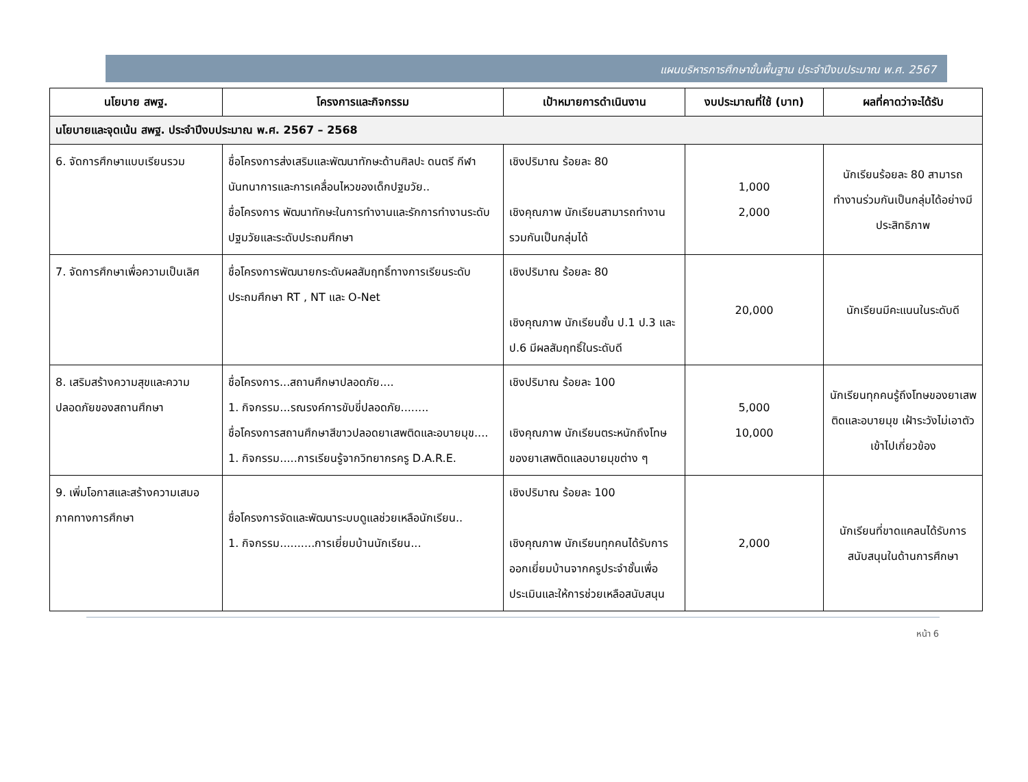แผนบริหารการศึกษาขั้นพื้นฐาน ประจำปีงบประมาณ พ.ศ. 2567
| นโยบาย สพฐ. | โครงการและกิจกรรม | เป้าหมายการดำเนินงาน | งบประมาณที่ใช้ (บาท) | ผลที่คาดว่าจะได้รับ |
| --- | --- | --- | --- | --- |
| นโยบายและจุดเน้น สพฐ. ประจำปีงบประมาณ พ.ศ. 2567 – 2568 | | | | |
| 6. จัดการศึกษาแบบเรียนรวม | ชื่อโครงการส่งเสริมและพัฒนาทักษะด้านศิลปะ ดนตรี กีฬา นันทนาการและการเคลื่อนไหวของเด็กปฐมวัย.. ชื่อโครงการ พัฒนาทักษะในการทำงานและรักการทำงานระดับปฐมวัยและระดับประถมศึกษา | เชิงปริมาณ ร้อยละ 80 เชิงคุณภาพ นักเรียนสามารถทำงานรวมกันเป็นกลุ่มได้ | 1,000 2,000 | นักเรียนร้อยละ 80 สามารถทำงานร่วมกันเป็นกลุ่มได้อย่างมีประสิทธิภาพ |
| 7. จัดการศึกษาเพื่อความเป็นเลิศ | ชื่อโครงการพัฒนายกระดับผลสัมฤทธิ์ทางการเรียนระดับประถมศึกษา RT , NT และ O-Net | เชิงปริมาณ ร้อยละ 80 เชิงคุณภาพ นักเรียนชั้น ป.1 ป.3 และ ป.6 มีผลสัมฤทธิ์ในระดับดี | 20,000 | นักเรียนมีคะแนนในระดับดี |
| 8. เสริมสร้างความสุขและความปลอดภัยของสถานศึกษา | ชื่อโครงการ...สถานศึกษาปลอดภัย.... 1. กิจกรรม...รณรงค์การขับขี่ปลอดภัย........ ชื่อโครงการสถานศึกษาสีขาวปลอดยาเสพติดและอบายมุข.... 1. กิจกรรม.....การเรียนรู้จากวิทยากรครู D.A.R.E. | เชิงปริมาณ ร้อยละ 100 เชิงคุณภาพ นักเรียนตระหนักถึงโทษของยาเสพติดแลอบายมุขต่าง ๆ | 5,000 10,000 | นักเรียนทุกคนรู้ถึงโทษของยาเสพติดและอบายมุข เฝ้าระวังไม่เอาตัวเข้าไปเกี่ยวข้อง |
| 9. เพิ่มโอกาสและสร้างความเสมอภาคทางการศึกษา | ชื่อโครงการจัดและพัฒนาระบบดูแลช่วยเหลือนักเรียน.. 1. กิจกรรม..........การเยี่ยมบ้านนักเรียน... | เชิงปริมาณ ร้อยละ 100 เชิงคุณภาพ นักเรียนทุกคนได้รับการออกเยี่ยมบ้านจากครูประจำชั้นเพื่อประเมินและให้การช่วยเหลือสนับสนุน | 2,000 | นักเรียนที่ขาดแคลนได้รับการสนับสนุนในด้านการศึกษา |
หน้า 6